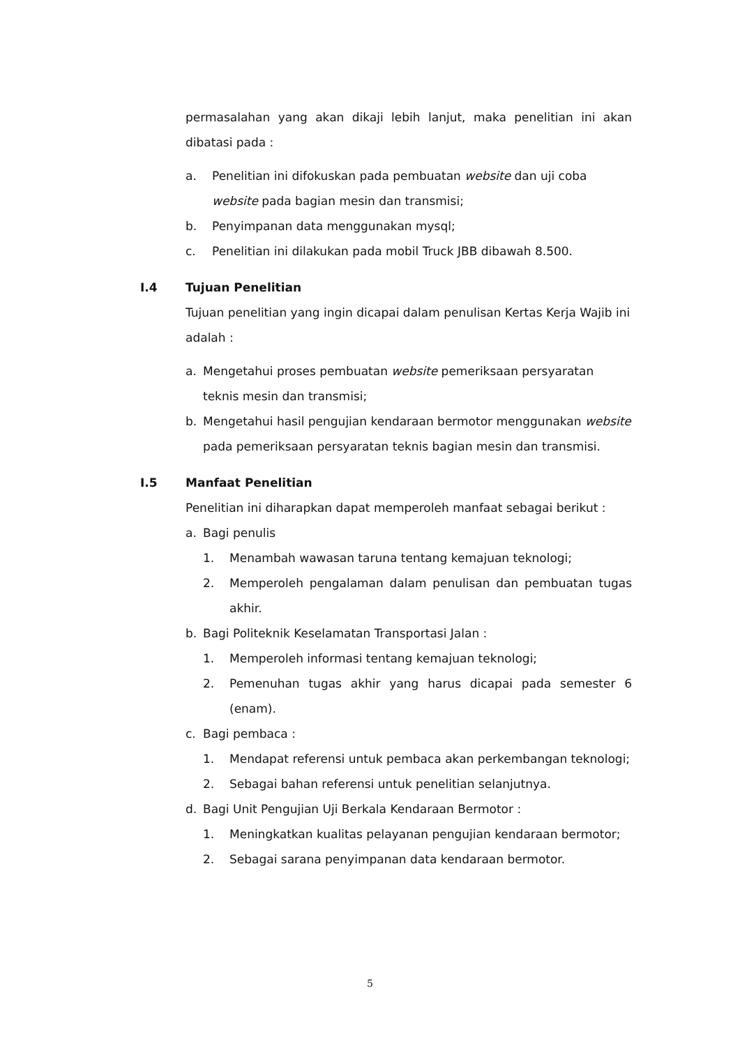permasalahan yang akan dikaji lebih lanjut, maka penelitian ini akan dibatasi pada :
a. Penelitian ini difokuskan pada pembuatan website dan uji coba website pada bagian mesin dan transmisi;
b. Penyimpanan data menggunakan mysql;
c. Penelitian ini dilakukan pada mobil Truck JBB dibawah 8.500.
I.4 Tujuan Penelitian
Tujuan penelitian yang ingin dicapai dalam penulisan Kertas Kerja Wajib ini adalah :
a. Mengetahui proses pembuatan website pemeriksaan persyaratan teknis mesin dan transmisi;
b. Mengetahui hasil pengujian kendaraan bermotor menggunakan website pada pemeriksaan persyaratan teknis bagian mesin dan transmisi.
I.5 Manfaat Penelitian
Penelitian ini diharapkan dapat memperoleh manfaat sebagai berikut :
a. Bagi penulis
1. Menambah wawasan taruna tentang kemajuan teknologi;
2. Memperoleh pengalaman dalam penulisan dan pembuatan tugas akhir.
b. Bagi Politeknik Keselamatan Transportasi Jalan :
1. Memperoleh informasi tentang kemajuan teknologi;
2. Pemenuhan tugas akhir yang harus dicapai pada semester 6 (enam).
c. Bagi pembaca :
1. Mendapat referensi untuk pembaca akan perkembangan teknologi;
2. Sebagai bahan referensi untuk penelitian selanjutnya.
d. Bagi Unit Pengujian Uji Berkala Kendaraan Bermotor :
1. Meningkatkan kualitas pelayanan pengujian kendaraan bermotor;
2. Sebagai sarana penyimpanan data kendaraan bermotor.
5